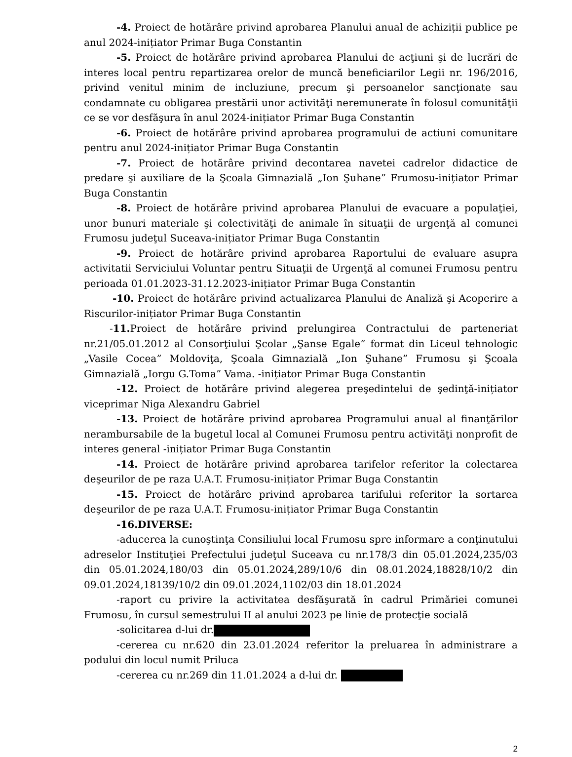-4. Proiect de hotărâre privind aprobarea Planului anual de achiziții publice pe anul 2024-inițiator Primar Buga Constantin
-5. Proiect de hotărâre privind aprobarea Planului de acţiuni şi de lucrări de interes local pentru repartizarea orelor de muncă beneficiarilor Legii nr. 196/2016, privind venitul minim de incluziune, precum şi persoanelor sancţionate sau condamnate cu obligarea prestării unor activităţi neremunerate în folosul comunităţii ce se vor desfăşura în anul 2024-inițiator Primar Buga Constantin
-6. Proiect de hotărâre privind aprobarea programului de actiuni comunitare pentru anul 2024-inițiator Primar Buga Constantin
-7. Proiect de hotărâre privind decontarea navetei cadrelor didactice de predare şi auxiliare de la Şcoala Gimnazială „Ion Şuhane” Frumosu-inițiator Primar Buga Constantin
-8. Proiect de hotărâre privind aprobarea Planului de evacuare a populaţiei, unor bunuri materiale şi colectivităţi de animale în situaţii de urgenţă al comunei Frumosu judeţul Suceava-inițiator Primar Buga Constantin
-9. Proiect de hotărâre privind aprobarea Raportului de evaluare asupra activitatii Serviciului Voluntar pentru Situaţii de Urgenţă al comunei Frumosu pentru perioada 01.01.2023-31.12.2023-inițiator Primar Buga Constantin
-10. Proiect de hotărâre privind actualizarea Planului de Analiză şi Acoperire a Riscurilor-inițiator Primar Buga Constantin
-11. Proiect de hotărâre privind prelungirea Contractului de parteneriat nr.21/05.01.2012 al Consorţiului Şcolar „Şanse Egale” format din Liceul tehnologic „Vasile Cocea” Moldoviţa, Şcoala Gimnazială „Ion Şuhane” Frumosu şi Şcoala Gimnazială „Iorgu G.Toma” Vama. -inițiator Primar Buga Constantin
-12. Proiect de hotărâre privind alegerea preşedintelui de şedinţă-inițiator viceprimar Niga Alexandru Gabriel
-13. Proiect de hotărâre privind aprobarea Programului anual al finanţărilor nerambursabile de la bugetul local al Comunei Frumosu pentru activităţi nonprofit de interes general -inițiator Primar Buga Constantin
-14. Proiect de hotărâre privind aprobarea tarifelor referitor la colectarea deşeurilor de pe raza U.A.T. Frumosu-inițiator Primar Buga Constantin
-15. Proiect de hotărâre privind aprobarea tarifului referitor la sortarea deşeurilor de pe raza U.A.T. Frumosu-inițiator Primar Buga Constantin
-16.DIVERSE:
-aducerea la cunoştinţa Consiliului local Frumosu spre informare a conţinutului adreselor Instituţiei Prefectului judeţul Suceava cu nr.178/3 din 05.01.2024,235/03 din 05.01.2024,180/03 din 05.01.2024,289/10/6 din 08.01.2024,18828/10/2 din 09.01.2024,18139/10/2 din 09.01.2024,1102/03 din 18.01.2024
-raport cu privire la activitatea desfăşurată în cadrul Primăriei comunei Frumosu, în cursul semestrului II al anului 2023 pe linie de protecţie socială
-solicitarea d-lui dr.
-cererea cu nr.620 din 23.01.2024 referitor la preluarea în administrare a podului din locul numit Priluca
-cererea cu nr.269 din 11.01.2024 a d-lui dr.
2